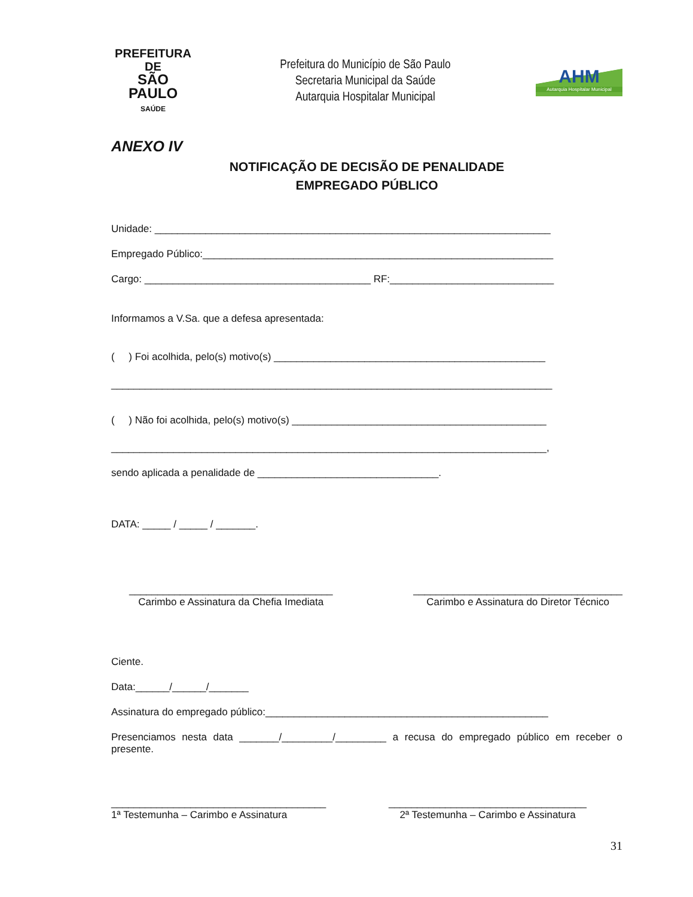PREFEITURA DE
SÃO PAULO
SAÚDE
Prefeitura do Município de São Paulo
Secretaria Municipal da Saúde
Autarquia Hospitalar Municipal
AHM
Autarquia Hospitalar Municipal
ANEXO IV
NOTIFICAÇÃO DE DECISÃO DE PENALIDADE
EMPREGADO PÚBLICO
Unidade: ______________________________________________________________________
Empregado Público:______________________________________________________________
Cargo: ________________________________________ RF:_____________________________
Informamos a V.Sa. que a defesa apresentada:
( ) Foi acolhida, pelo(s) motivo(s) ________________________________________________
______________________________________________________________________________
( ) Não foi acolhida, pelo(s) motivo(s) _____________________________________________
_____________________________________________________________________________,
sendo aplicada a penalidade de ________________________________.
DATA: _____ / _____ / _______.
____________________________________
Carimbo e Assinatura da Chefia Imediata
_____________________________________
Carimbo e Assinatura do Diretor Técnico
Ciente.
Data:______/______/_______
Assinatura do empregado público:__________________________________________________
Presenciamos nesta data _______/_________/_________ a recusa do empregado público em receber o presente.
______________________________________
1ª Testemunha – Carimbo e Assinatura
___________________________________
2ª Testemunha – Carimbo e Assinatura
31